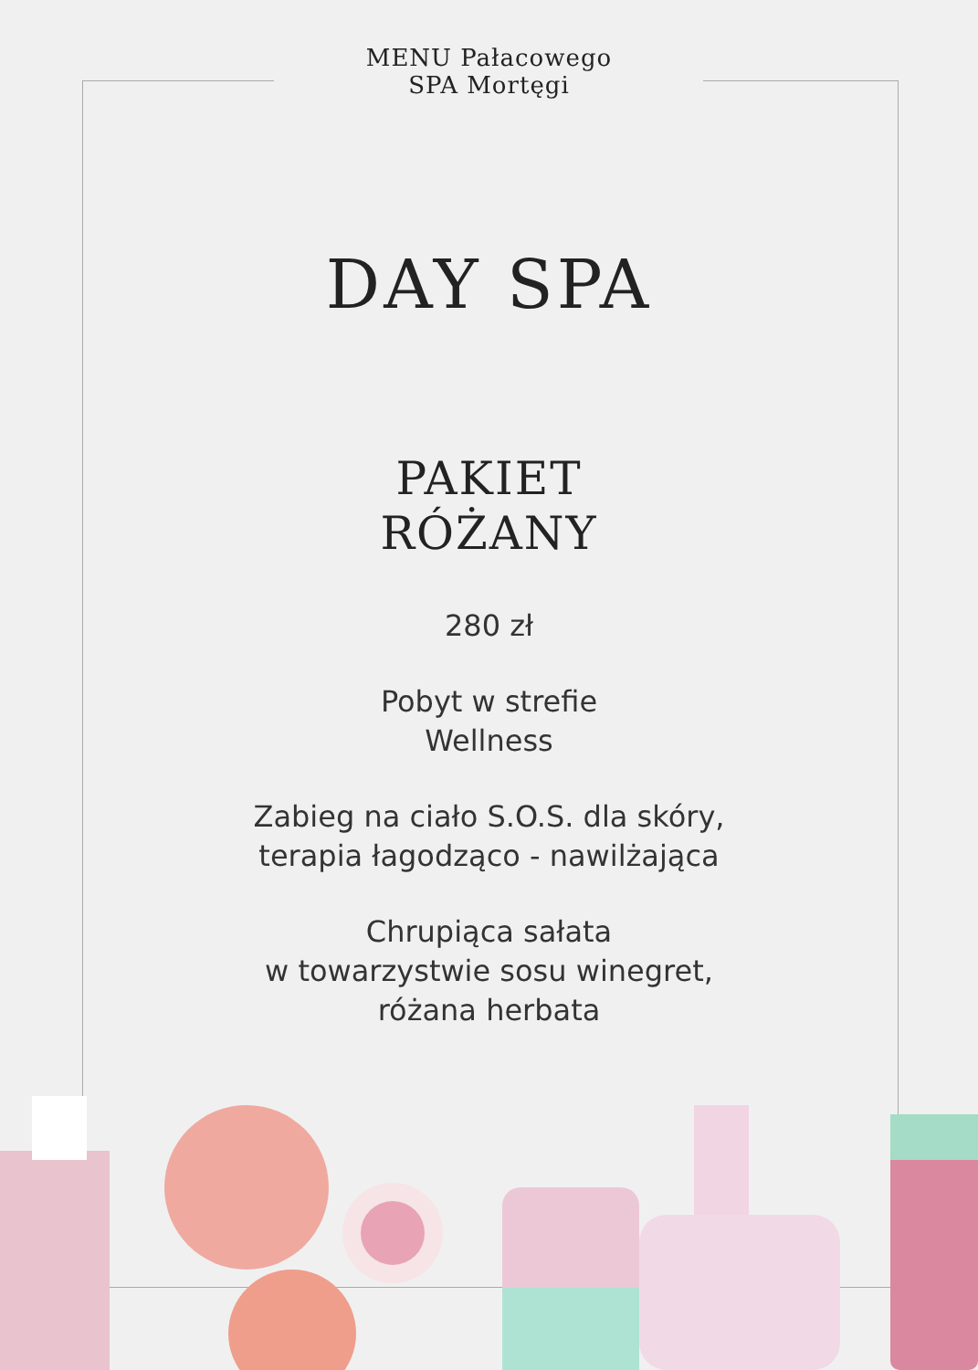MENU Pałacowego
SPA Mortęgi
DAY SPA
PAKIET
RÓŻANY
280 zł
Pobyt w strefie
Wellness
Zabieg na ciało S.O.S. dla skóry,
terapia łagodząco - nawilżająca
Chrupiąca sałata
w towarzystwie sosu winegret,
różana herbata